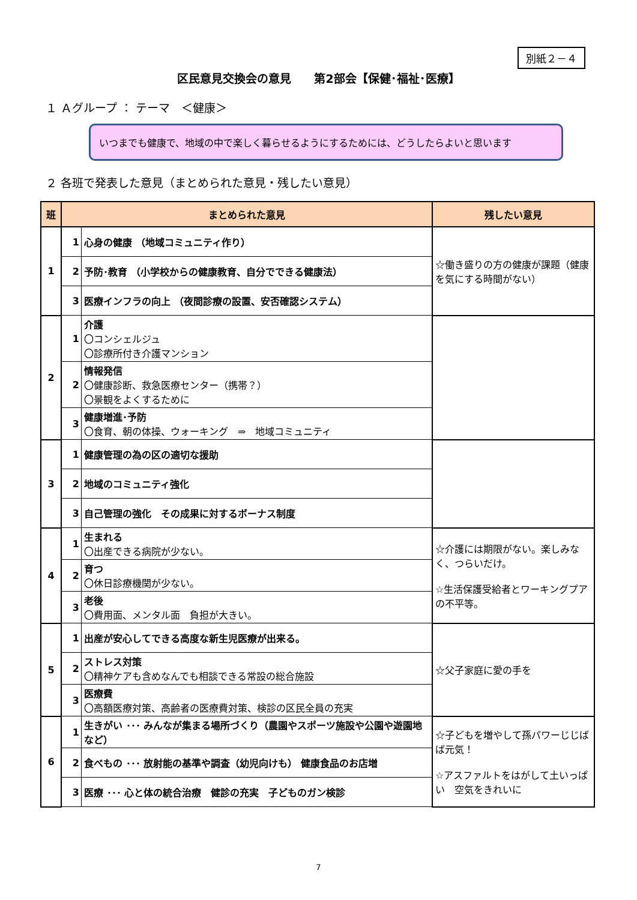別紙２－４
区民意見交換会の意見　　第2部会【保健･福祉･医療】
１ Ａグループ ： テーマ　＜健康＞
いつまでも健康で、地域の中で楽しく暮らせるようにするためには、どうしたらよいと思います
２ 各班で発表した意見（まとめられた意見・残したい意見）
| 班 | まとめられた意見 | | 残したい意見 |
| --- | --- | --- | --- |
| 1 | 1 | 心身の健康 （地域コミュニティ作り） | ☆働き盛りの方の健康が課題（健康を気にする時間がない） |
| | 2 | 予防･教育 （小学校からの健康教育、自分でできる健康法） | |
| | 3 | 医療インフラの向上 （夜間診療の設置、安否確認システム） | |
| 2 | 1 | 介護 〇コンシェルジュ 〇診療所付き介護マンション | |
| | 2 | 情報発信 〇健康診断、救急医療センター（携帯？） 〇景観をよくするために | |
| | 3 | 健康増進･予防 〇食育、朝の体操、ウォーキング ⇒ 地域コミュニティ | |
| 3 | 1 | 健康管理の為の区の適切な援助 | |
| | 2 | 地域のコミュニティ強化 | |
| | 3 | 自己管理の強化 その成果に対するボーナス制度 | |
| 4 | 1 | 生まれる 〇出産できる病院が少ない。 | ☆介護には期限がない。楽しみなく、つらいだけ。 ☆生活保護受給者とワーキングプアの不平等。 |
| | 2 | 育つ 〇休日診療機関が少ない。 | |
| | 3 | 老後 〇費用面、メンタル面 負担が大きい。 | |
| 5 | 1 | 出産が安心してできる高度な新生児医療が出来る。 | ☆父子家庭に愛の手を |
| | 2 | ストレス対策 〇精神ケアも含めなんでも相談できる常設の総合施設 | |
| | 3 | 医療費 〇高額医療対策、高齢者の医療費対策、検診の区民全員の充実 | |
| 6 | 1 | 生きがい ･･･ みんなが集まる場所づくり（農園やスポーツ施設や公園や遊園地など） | ☆子どもを増やして孫パワーじじばば元気！ ☆アスファルトをはがして土いっぱい 空気をきれいに |
| | 2 | 食べもの ･･･ 放射能の基準や調査（幼児向けも） 健康食品のお店増 | |
| | 3 | 医療 ･･･ 心と体の統合治療 健診の充実 子どものガン検診 | |
7